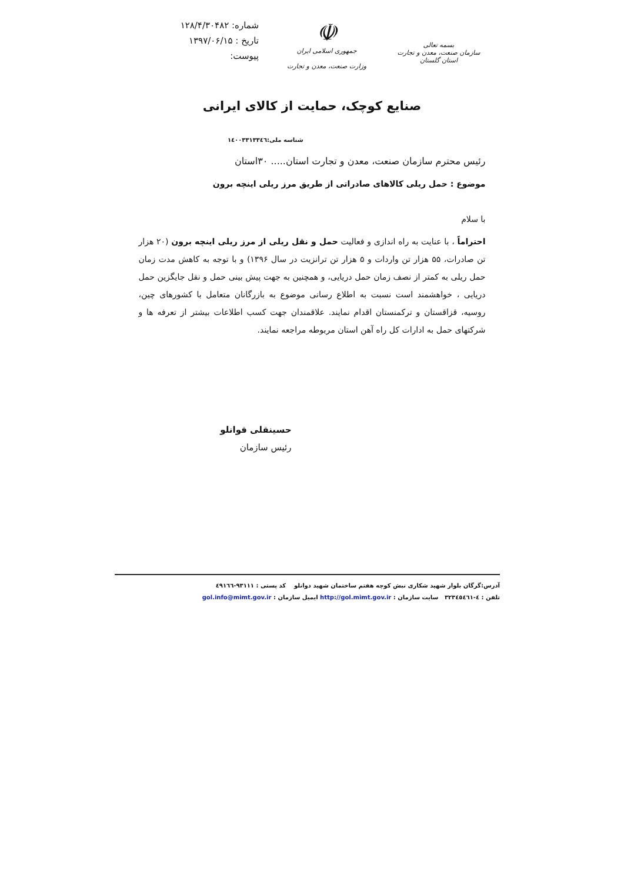بسمه تعالی
سازمان صنعت، معدن و تجارت
استان گلستان
☫
جمهوری اسلامی ایران
وزارت صنعت، معدن و تجارت
شماره: ۱۲۸/۴/۳۰۴۸۲
تاریخ : ۱۳۹۷/۰۶/۱۵
پیوست:
صنایع کوچک، حمایت از کالای ایرانی
شناسه ملی:۱٤۰۰۳۳۱۳۳٤٦
رئیس محترم سازمان صنعت، معدن و تجارت استان..... ۳۰استان
موضوع : حمل ریلی کالاهای صادراتی از طریق مرز ریلی اینچه برون
با سلام
احتراماً ، با عنایت به راه اندازی و فعالیت حمل و نقل ریلی از مرز ریلی اینچه برون (۲۰ هزار تن صادرات، ۵۵ هزار تن واردات و ۵ هزار تن ترانزیت در سال ۱۳۹۶) و با توجه به کاهش مدت زمان حمل ریلی به کمتر از نصف زمان حمل دریایی، و همچنین به جهت پیش بینی حمل و نقل جایگزین حمل دریایی ، خواهشمند است نسبت به اطلاع رسانی موضوع به بازرگانان متعامل با کشورهای چین، روسیه، قزاقستان و ترکمنستان اقدام نمایند. علاقمندان جهت کسب اطلاعات بیشتر از تعرفه ها و شرکتهای حمل به ادارات کل راه آهن استان مربوطه مراجعه نمایند.
حسینقلی قوانلو
رئیس سازمان
آدرس:گرگان بلوار شهید شکاری نبش کوچه هفتم ساختمان شهید دوانلو کد پستی : ۹۳۱۱۱-٤۹۱٦٦
تلفن : ٤-۳۲۳٤٥٤٦۱ سایت سازمان : http://gol.mimt.gov.ir ایمیل سازمان : gol.info@mimt.gov.ir